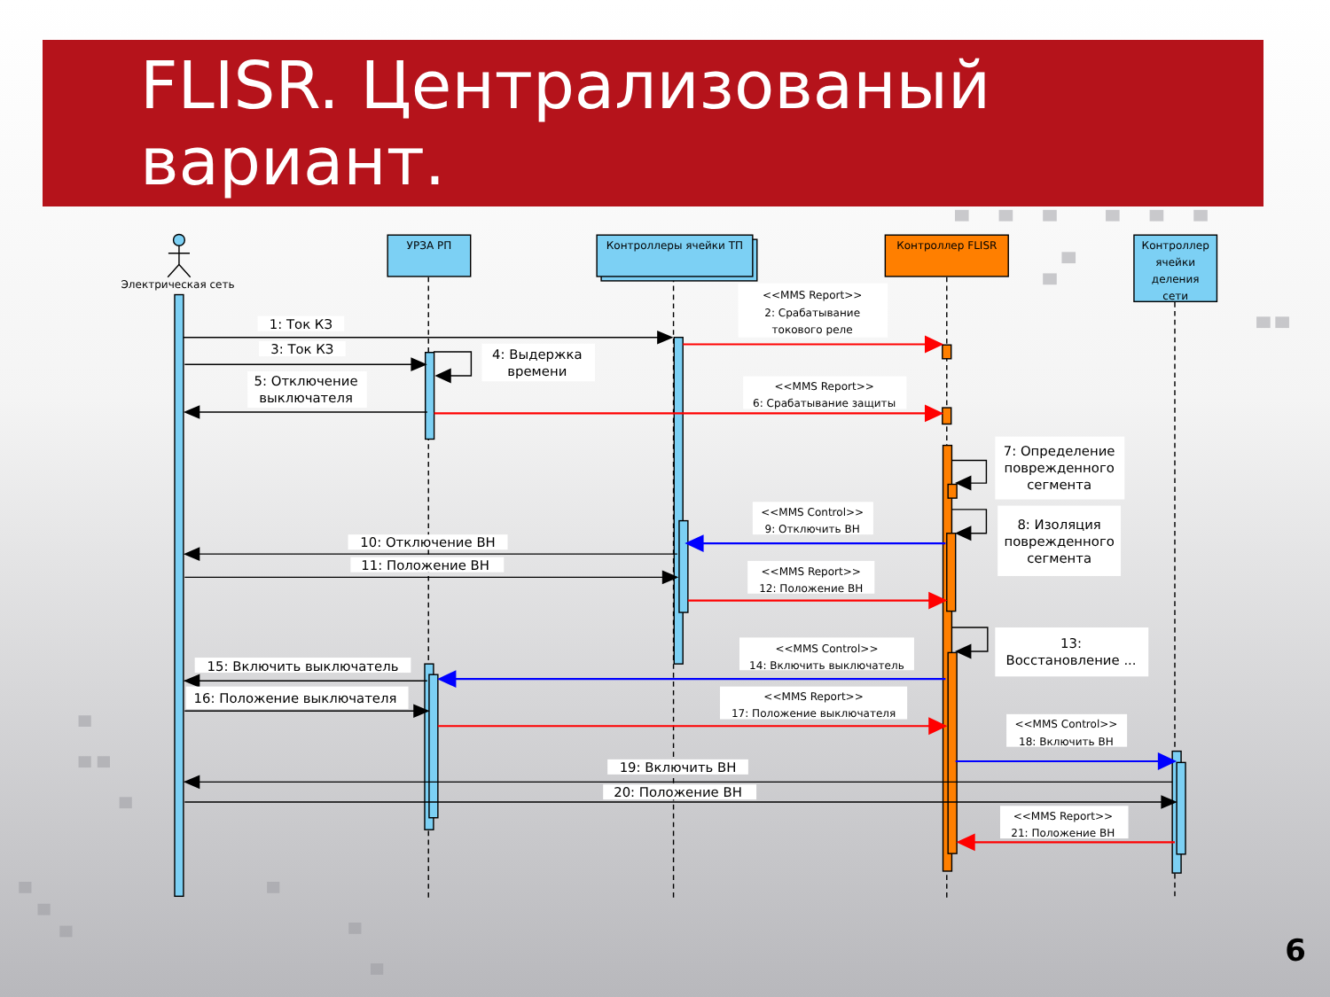FLISR. Централизованый вариант.
Электрическая сеть
УРЗА РП
Контроллеры ячейки ТП
Контроллер FLISR
Контроллер ячейки деления сети
1: Ток КЗ
<<MMS Report>> 2: Срабатывание токового реле
3: Ток КЗ
4: Выдержка времени
5: Отключение выключателя
<<MMS Report>> 6: Срабатывание защиты
7: Определение поврежденного сегмента
<<MMS Control>> 9: Отключить ВН
8: Изоляция поврежденного сегмента
10: Отключение ВН
11: Положение ВН
<<MMS Report>> 12: Положение ВН
13: Восстановление ...
<<MMS Control>> 14: Включить выключатель
15: Включить выключатель
16: Положение выключателя
<<MMS Report>> 17: Положение выключателя
<<MMS Control>> 18: Включить ВН
19: Включить ВН
20: Положение ВН
<<MMS Report>> 21: Положение ВН
6